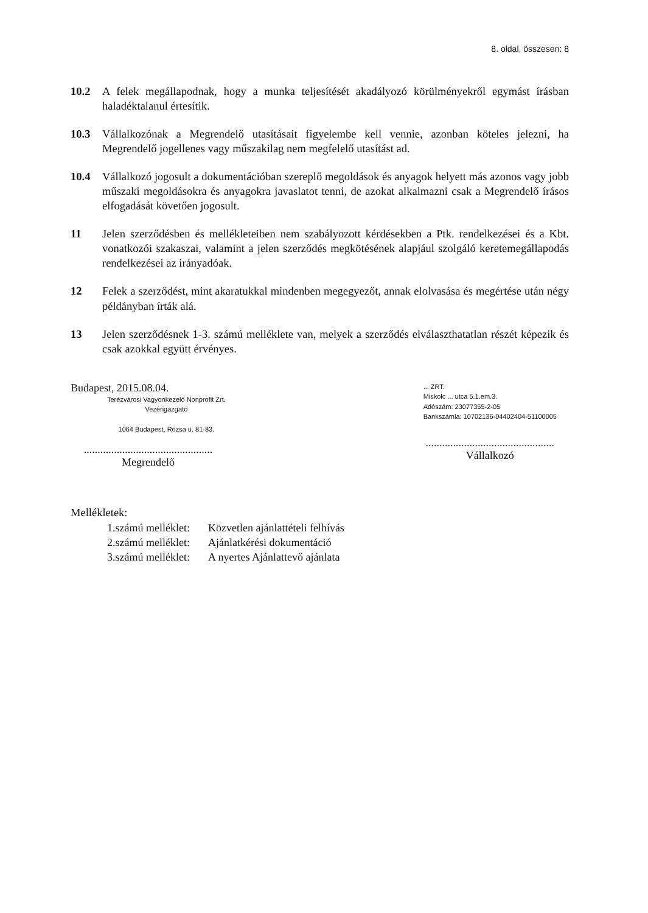8. oldal, összesen: 8
10.2 A felek megállapodnak, hogy a munka teljesítését akadályozó körülményekről egymást írásban haladéktalanul értesítik.
10.3 Vállalkozónak a Megrendelő utasításait figyelembe kell vennie, azonban köteles jelezni, ha Megrendelő jogellenes vagy műszakilag nem megfelelő utasítást ad.
10.4 Vállalkozó jogosult a dokumentációban szereplő megoldások és anyagok helyett más azonos vagy jobb műszaki megoldásokra és anyagokra javaslatot tenni, de azokat alkalmazni csak a Megrendelő írásos elfogadását követően jogosult.
11 Jelen szerződésben és mellékleteiben nem szabályozott kérdésekben a Ptk. rendelkezései és a Kbt. vonatkozói szakaszai, valamint a jelen szerződés megkötésének alapjául szolgáló keretemegállapodás rendelkezései az irányadóak.
12 Felek a szerződést, mint akaratukkal mindenben megegyezőt, annak elolvasása és megértése után négy példányban írták alá.
13 Jelen szerződésnek 1-3. számú melléklete van, melyek a szerződés elválaszthatatlan részét képezik és csak azokkal együtt érvényes.
Budapest, 2015.08.04.
Terézvárosi Vagyonkezelő Nonprofit Zrt.
Vezérigazgató
1064 Budapest, Rózsa u. 81-83.
...............................................
Megrendelő
... ZRT.
Miskolc ... utca 5.1.em.3.
Adószám: 23077355-2-05
Bankszámla: 10702136-04402404-51100005
...............................................
Vállalkozó
Mellékletek:
| 1.számú melléklet: | Közvetlen ajánlattételi felhívás |
| 2.számú melléklet: | Ajánlatkérési dokumentáció |
| 3.számú melléklet: | A nyertes Ajánlattevő ajánlata |